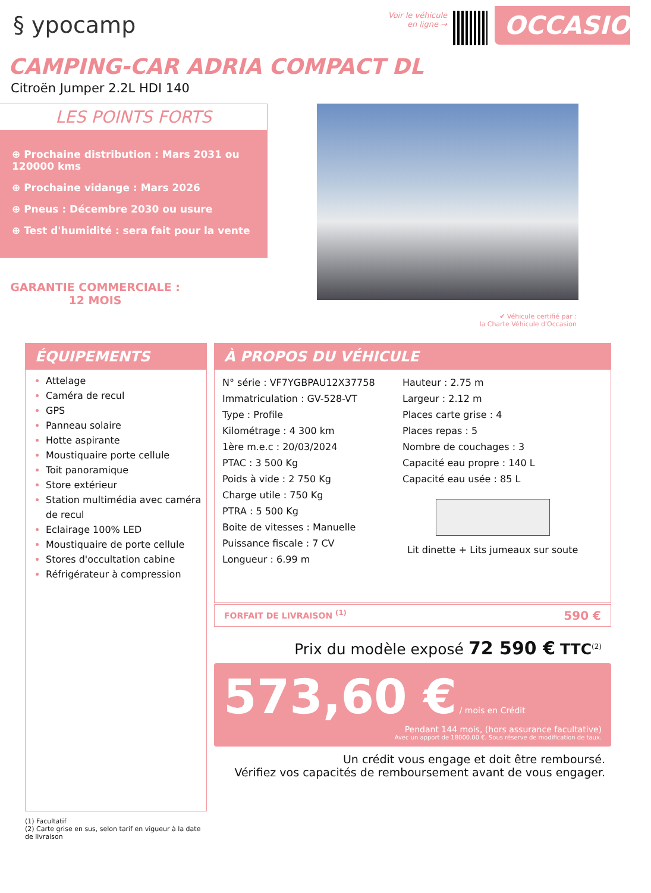§ ypocamp
Voir le véhicule
en ligne →
OCCASION
CAMPING-CAR ADRIA COMPACT DL
Citroën Jumper 2.2L HDI 140
LES POINTS FORTS
⊕ Prochaine distribution : Mars 2031 ou 120000 kms
⊕ Prochaine vidange : Mars 2026
⊕ Pneus : Décembre 2030 ou usure
⊕ Test d'humidité : sera fait pour la vente
GARANTIE COMMERCIALE :
12 MOIS
✔ Véhicule certifié par :
la Charte Véhicule d'Occasion
ÉQUIPEMENTS
Attelage
Caméra de recul
GPS
Panneau solaire
Hotte aspirante
Moustiquaire porte cellule
Toit panoramique
Store extérieur
Station multimédia avec caméra de recul
Eclairage 100% LED
Moustiquaire de porte cellule
Stores d'occultation cabine
Réfrigérateur à compression
À PROPOS DU VÉHICULE
N° série : VF7YGBPAU12X37758
Immatriculation : GV-528-VT
Type : Profile
Kilométrage : 4 300 km
1ère m.e.c : 20/03/2024
PTAC : 3 500 Kg
Poids à vide : 2 750 Kg
Charge utile : 750 Kg
PTRA : 5 500 Kg
Boite de vitesses : Manuelle
Puissance fiscale : 7 CV
Longueur : 6.99 m
Hauteur : 2.75 m
Largeur : 2.12 m
Places carte grise : 4
Places repas : 5
Nombre de couchages : 3
Capacité eau propre : 140 L
Capacité eau usée : 85 L
Lit dinette + Lits jumeaux sur soute
FORFAIT DE LIVRAISON <sup>(1)</sup> 590 €
Prix du modèle exposé 72 590 € TTC<sup>(2)</sup>
573,60 € / mois en Crédit
Pendant 144 mois, (hors assurance facultative)
Avec un apport de 18000.00 €. Sous réserve de modification de taux.
Un crédit vous engage et doit être remboursé.
Vérifiez vos capacités de remboursement avant de vous engager.
(1) Facultatif
(2) Carte grise en sus, selon tarif en vigueur à la date de livraison